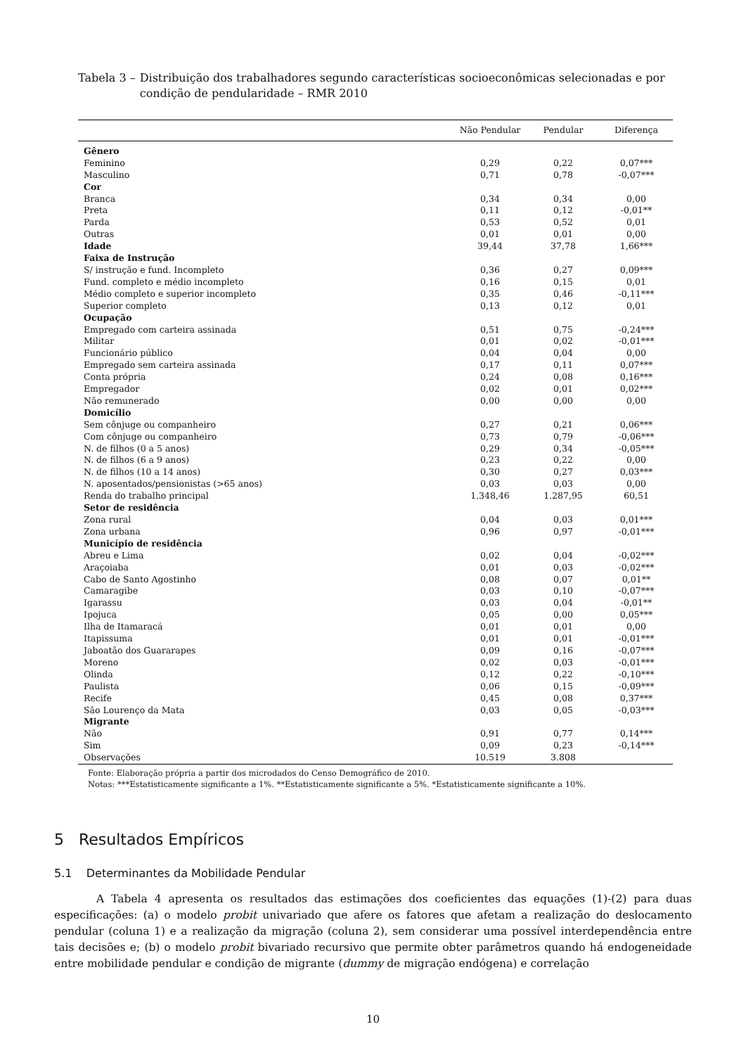Tabela 3 – Distribuição dos trabalhadores segundo características socioeconômicas selecionadas e por condição de pendularidade – RMR 2010
| | Não Pendular | Pendular | Diferença |
| --- | --- | --- | --- |
| Gênero | | | |
| Feminino | 0,29 | 0,22 | 0,07*** |
| Masculino | 0,71 | 0,78 | -0,07*** |
| Cor | | | |
| Branca | 0,34 | 0,34 | 0,00 |
| Preta | 0,11 | 0,12 | -0,01** |
| Parda | 0,53 | 0,52 | 0,01 |
| Outras | 0,01 | 0,01 | 0,00 |
| Idade | 39,44 | 37,78 | 1,66*** |
| Faixa de Instrução | | | |
| S/ instrução e fund. Incompleto | 0,36 | 0,27 | 0,09*** |
| Fund. completo e médio incompleto | 0,16 | 0,15 | 0,01 |
| Médio completo e superior incompleto | 0,35 | 0,46 | -0,11*** |
| Superior completo | 0,13 | 0,12 | 0,01 |
| Ocupação | | | |
| Empregado com carteira assinada | 0,51 | 0,75 | -0,24*** |
| Militar | 0,01 | 0,02 | -0,01*** |
| Funcionário público | 0,04 | 0,04 | 0,00 |
| Empregado sem carteira assinada | 0,17 | 0,11 | 0,07*** |
| Conta própria | 0,24 | 0,08 | 0,16*** |
| Empregador | 0,02 | 0,01 | 0,02*** |
| Não remunerado | 0,00 | 0,00 | 0,00 |
| Domicílio | | | |
| Sem cônjuge ou companheiro | 0,27 | 0,21 | 0,06*** |
| Com cônjuge ou companheiro | 0,73 | 0,79 | -0,06*** |
| N. de filhos (0 a 5 anos) | 0,29 | 0,34 | -0,05*** |
| N. de filhos (6 a 9 anos) | 0,23 | 0,22 | 0,00 |
| N. de filhos (10 a 14 anos) | 0,30 | 0,27 | 0,03*** |
| N. aposentados/pensionistas (>65 anos) | 0,03 | 0,03 | 0,00 |
| Renda do trabalho principal | 1.348,46 | 1.287,95 | 60,51 |
| Setor de residência | | | |
| Zona rural | 0,04 | 0,03 | 0,01*** |
| Zona urbana | 0,96 | 0,97 | -0,01*** |
| Município de residência | | | |
| Abreu e Lima | 0,02 | 0,04 | -0,02*** |
| Araçoiaba | 0,01 | 0,03 | -0,02*** |
| Cabo de Santo Agostinho | 0,08 | 0,07 | 0,01** |
| Camaragibe | 0,03 | 0,10 | -0,07*** |
| Igarassu | 0,03 | 0,04 | -0,01** |
| Ipojuca | 0,05 | 0,00 | 0,05*** |
| Ilha de Itamaracá | 0,01 | 0,01 | 0,00 |
| Itapissuma | 0,01 | 0,01 | -0,01*** |
| Jaboatão dos Guararapes | 0,09 | 0,16 | -0,07*** |
| Moreno | 0,02 | 0,03 | -0,01*** |
| Olinda | 0,12 | 0,22 | -0,10*** |
| Paulista | 0,06 | 0,15 | -0,09*** |
| Recife | 0,45 | 0,08 | 0,37*** |
| São Lourenço da Mata | 0,03 | 0,05 | -0,03*** |
| Migrante | | | |
| Não | 0,91 | 0,77 | 0,14*** |
| Sim | 0,09 | 0,23 | -0,14*** |
| Observações | 10.519 | 3.808 | |
Fonte: Elaboração própria a partir dos microdados do Censo Demográfico de 2010.
Notas: ***Estatisticamente significante a 1%. **Estatisticamente significante a 5%. *Estatisticamente significante a 10%.
5 Resultados Empíricos
5.1 Determinantes da Mobilidade Pendular
A Tabela 4 apresenta os resultados das estimações dos coeficientes das equações (1)-(2) para duas especificações: (a) o modelo probit univariado que afere os fatores que afetam a realização do deslocamento pendular (coluna 1) e a realização da migração (coluna 2), sem considerar uma possível interdependência entre tais decisões e; (b) o modelo probit bivariado recursivo que permite obter parâmetros quando há endogeneidade entre mobilidade pendular e condição de migrante (dummy de migração endógena) e correlação
10